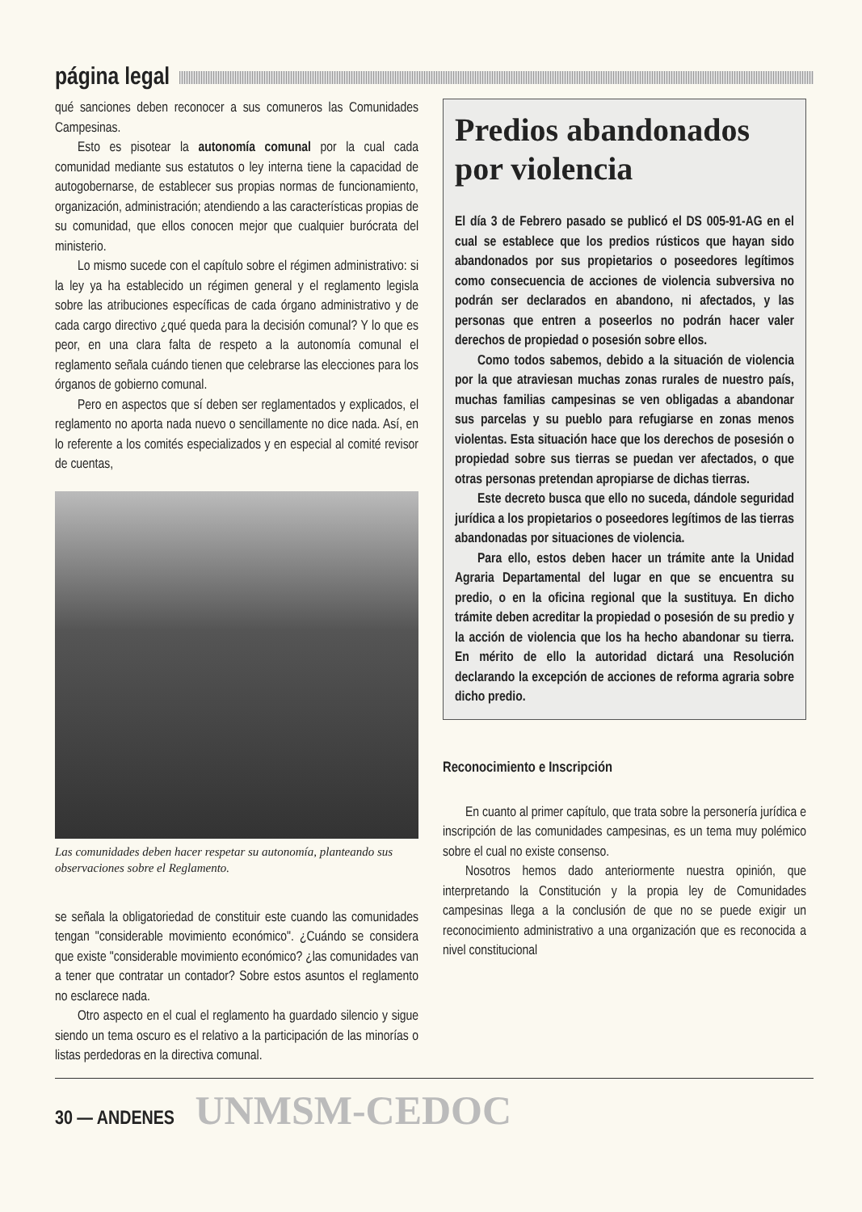página legal
qué sanciones deben reconocer a sus comuneros las Comunidades Campesinas.
Esto es pisotear la autonomía comunal por la cual cada comunidad mediante sus estatutos o ley interna tiene la capacidad de autogobernarse, de establecer sus propias normas de funcionamiento, organización, administración; atendiendo a las características propias de su comunidad, que ellos conocen mejor que cualquier burócrata del ministerio.
Lo mismo sucede con el capítulo sobre el régimen administrativo: si la ley ya ha establecido un régimen general y el reglamento legisla sobre las atribuciones específicas de cada órgano administrativo y de cada cargo directivo ¿qué queda para la decisión comunal? Y lo que es peor, en una clara falta de respeto a la autonomía comunal el reglamento señala cuándo tienen que celebrarse las elecciones para los órganos de gobierno comunal.
Pero en aspectos que sí deben ser reglamentados y explicados, el reglamento no aporta nada nuevo o sencillamente no dice nada. Así, en lo referente a los comités especializados y en especial al comité revisor de cuentas,
Las comunidades deben hacer respetar su autonomía, planteando sus observaciones sobre el Reglamento.
se señala la obligatoriedad de constituir este cuando las comunidades tengan "considerable movimiento económico". ¿Cuándo se considera que existe "considerable movimiento económico? ¿las comunidades van a tener que contratar un contador? Sobre estos asuntos el reglamento no esclarece nada.
Otro aspecto en el cual el reglamento ha guardado silencio y sigue siendo un tema oscuro es el relativo a la participación de las minorías o listas perdedoras en la directiva comunal.
Predios abandonados por violencia
El día 3 de Febrero pasado se publicó el DS 005-91-AG en el cual se establece que los predios rústicos que hayan sido abandonados por sus propietarios o poseedores legítimos como consecuencia de acciones de violencia subversiva no podrán ser declarados en abandono, ni afectados, y las personas que entren a poseerlos no podrán hacer valer derechos de propiedad o posesión sobre ellos.
Como todos sabemos, debido a la situación de violencia por la que atraviesan muchas zonas rurales de nuestro país, muchas familias campesinas se ven obligadas a abandonar sus parcelas y su pueblo para refugiarse en zonas menos violentas. Esta situación hace que los derechos de posesión o propiedad sobre sus tierras se puedan ver afectados, o que otras personas pretendan apropiarse de dichas tierras.
Este decreto busca que ello no suceda, dándole seguridad jurídica a los propietarios o poseedores legítimos de las tierras abandonadas por situaciones de violencia.
Para ello, estos deben hacer un trámite ante la Unidad Agraria Departamental del lugar en que se encuentra su predio, o en la oficina regional que la sustituya. En dicho trámite deben acreditar la propiedad o posesión de su predio y la acción de violencia que los ha hecho abandonar su tierra. En mérito de ello la autoridad dictará una Resolución declarando la excepción de acciones de reforma agraria sobre dicho predio.
Reconocimiento e Inscripción
En cuanto al primer capítulo, que trata sobre la personería jurídica e inscripción de las comunidades campesinas, es un tema muy polémico sobre el cual no existe consenso.
Nosotros hemos dado anteriormente nuestra opinión, que interpretando la Constitución y la propia ley de Comunidades campesinas llega a la conclusión de que no se puede exigir un reconocimiento administrativo a una organización que es reconocida a nivel constitucional
30 — ANDENES UNMSM-CEDOC